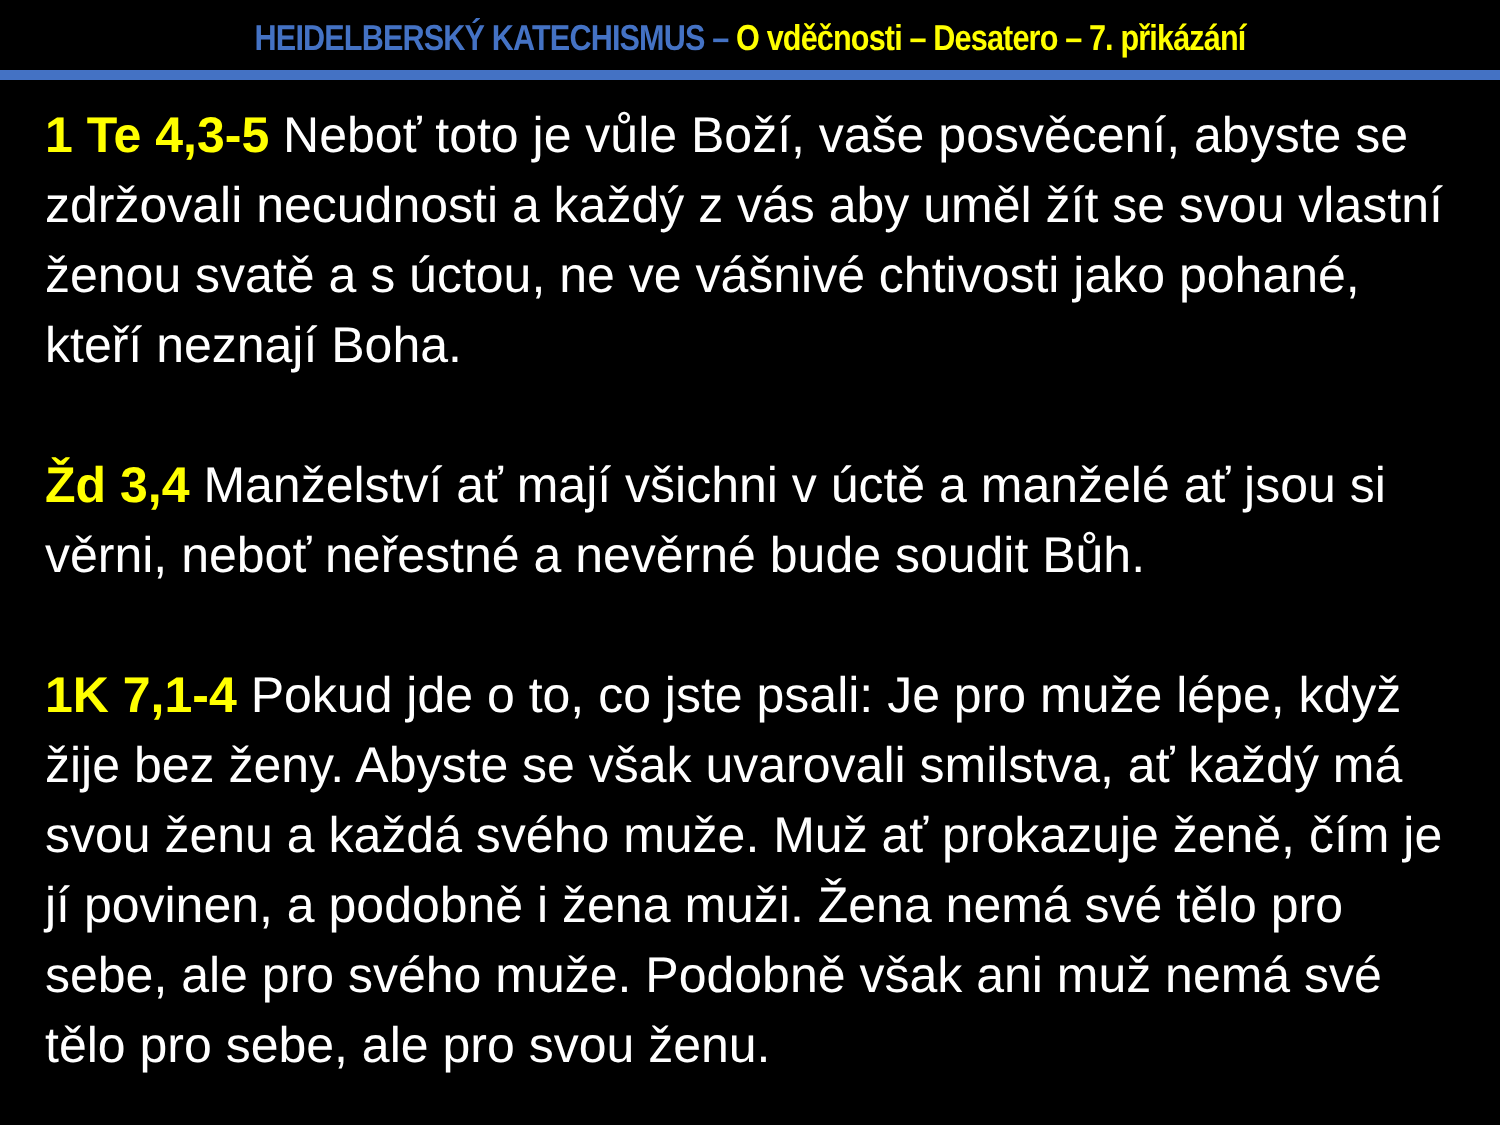HEIDELBERSKÝ KATECHISMUS – O vděčnosti – Desatero – 7. přikázání
1 Te 4,3-5 Neboť toto je vůle Boží, vaše posvěcení, abyste se zdržovali necudnosti a každý z vás aby uměl žít se svou vlastní ženou svatě a s úctou, ne ve vášnivé chtivosti jako pohané, kteří neznají Boha.
Žd 3,4 Manželství ať mají všichni v úctě a manželé ať jsou si věrni, neboť neřestné a nevěrné bude soudit Bůh.
1K 7,1-4 Pokud jde o to, co jste psali: Je pro muže lépe, když žije bez ženy. Abyste se však uvarovali smilstva, ať každý má svou ženu a každá svého muže. Muž ať prokazuje ženě, čím je jí povinen, a podobně i žena muži. Žena nemá své tělo pro sebe, ale pro svého muže. Podobně však ani muž nemá své tělo pro sebe, ale pro svou ženu.